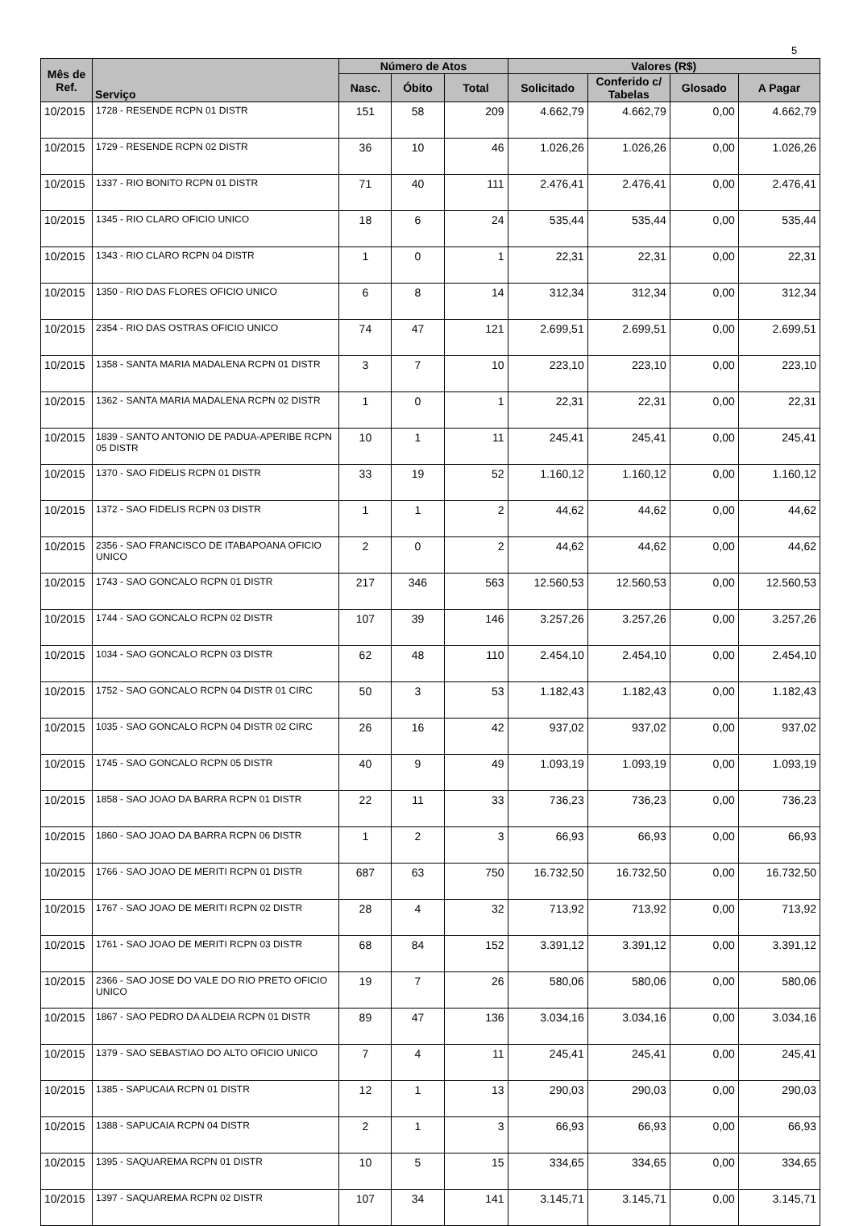5
| Mês de Ref. | Serviço | Número de Atos | | | Valores (R$) | | | |
| --- | --- | --- | --- | --- | --- | --- | --- | --- |
| | | Nasc. | Óbito | Total | Solicitado | Conferido c/ Tabelas | Glosado | A Pagar |
| 10/2015 | 1728 - RESENDE RCPN 01 DISTR | 151 | 58 | 209 | 4.662,79 | 4.662,79 | 0,00 | 4.662,79 |
| 10/2015 | 1729 - RESENDE RCPN 02 DISTR | 36 | 10 | 46 | 1.026,26 | 1.026,26 | 0,00 | 1.026,26 |
| 10/2015 | 1337 - RIO BONITO RCPN 01 DISTR | 71 | 40 | 111 | 2.476,41 | 2.476,41 | 0,00 | 2.476,41 |
| 10/2015 | 1345 - RIO CLARO OFICIO UNICO | 18 | 6 | 24 | 535,44 | 535,44 | 0,00 | 535,44 |
| 10/2015 | 1343 - RIO CLARO RCPN 04 DISTR | 1 | 0 | 1 | 22,31 | 22,31 | 0,00 | 22,31 |
| 10/2015 | 1350 - RIO DAS FLORES OFICIO UNICO | 6 | 8 | 14 | 312,34 | 312,34 | 0,00 | 312,34 |
| 10/2015 | 2354 - RIO DAS OSTRAS OFICIO UNICO | 74 | 47 | 121 | 2.699,51 | 2.699,51 | 0,00 | 2.699,51 |
| 10/2015 | 1358 - SANTA MARIA MADALENA RCPN 01 DISTR | 3 | 7 | 10 | 223,10 | 223,10 | 0,00 | 223,10 |
| 10/2015 | 1362 - SANTA MARIA MADALENA RCPN 02 DISTR | 1 | 0 | 1 | 22,31 | 22,31 | 0,00 | 22,31 |
| 10/2015 | 1839 - SANTO ANTONIO DE PADUA-APERIBE RCPN 05 DISTR | 10 | 1 | 11 | 245,41 | 245,41 | 0,00 | 245,41 |
| 10/2015 | 1370 - SAO FIDELIS RCPN 01 DISTR | 33 | 19 | 52 | 1.160,12 | 1.160,12 | 0,00 | 1.160,12 |
| 10/2015 | 1372 - SAO FIDELIS RCPN 03 DISTR | 1 | 1 | 2 | 44,62 | 44,62 | 0,00 | 44,62 |
| 10/2015 | 2356 - SAO FRANCISCO DE ITABAPOANA OFICIO UNICO | 2 | 0 | 2 | 44,62 | 44,62 | 0,00 | 44,62 |
| 10/2015 | 1743 - SAO GONCALO RCPN 01 DISTR | 217 | 346 | 563 | 12.560,53 | 12.560,53 | 0,00 | 12.560,53 |
| 10/2015 | 1744 - SAO GONCALO RCPN 02 DISTR | 107 | 39 | 146 | 3.257,26 | 3.257,26 | 0,00 | 3.257,26 |
| 10/2015 | 1034 - SAO GONCALO RCPN 03 DISTR | 62 | 48 | 110 | 2.454,10 | 2.454,10 | 0,00 | 2.454,10 |
| 10/2015 | 1752 - SAO GONCALO RCPN 04 DISTR 01 CIRC | 50 | 3 | 53 | 1.182,43 | 1.182,43 | 0,00 | 1.182,43 |
| 10/2015 | 1035 - SAO GONCALO RCPN 04 DISTR 02 CIRC | 26 | 16 | 42 | 937,02 | 937,02 | 0,00 | 937,02 |
| 10/2015 | 1745 - SAO GONCALO RCPN 05 DISTR | 40 | 9 | 49 | 1.093,19 | 1.093,19 | 0,00 | 1.093,19 |
| 10/2015 | 1858 - SAO JOAO DA BARRA RCPN 01 DISTR | 22 | 11 | 33 | 736,23 | 736,23 | 0,00 | 736,23 |
| 10/2015 | 1860 - SAO JOAO DA BARRA RCPN 06 DISTR | 1 | 2 | 3 | 66,93 | 66,93 | 0,00 | 66,93 |
| 10/2015 | 1766 - SAO JOAO DE MERITI RCPN 01 DISTR | 687 | 63 | 750 | 16.732,50 | 16.732,50 | 0,00 | 16.732,50 |
| 10/2015 | 1767 - SAO JOAO DE MERITI RCPN 02 DISTR | 28 | 4 | 32 | 713,92 | 713,92 | 0,00 | 713,92 |
| 10/2015 | 1761 - SAO JOAO DE MERITI RCPN 03 DISTR | 68 | 84 | 152 | 3.391,12 | 3.391,12 | 0,00 | 3.391,12 |
| 10/2015 | 2366 - SAO JOSE DO VALE DO RIO PRETO OFICIO UNICO | 19 | 7 | 26 | 580,06 | 580,06 | 0,00 | 580,06 |
| 10/2015 | 1867 - SAO PEDRO DA ALDEIA RCPN 01 DISTR | 89 | 47 | 136 | 3.034,16 | 3.034,16 | 0,00 | 3.034,16 |
| 10/2015 | 1379 - SAO SEBASTIAO DO ALTO OFICIO UNICO | 7 | 4 | 11 | 245,41 | 245,41 | 0,00 | 245,41 |
| 10/2015 | 1385 - SAPUCAIA RCPN 01 DISTR | 12 | 1 | 13 | 290,03 | 290,03 | 0,00 | 290,03 |
| 10/2015 | 1388 - SAPUCAIA RCPN 04 DISTR | 2 | 1 | 3 | 66,93 | 66,93 | 0,00 | 66,93 |
| 10/2015 | 1395 - SAQUAREMA RCPN 01 DISTR | 10 | 5 | 15 | 334,65 | 334,65 | 0,00 | 334,65 |
| 10/2015 | 1397 - SAQUAREMA RCPN 02 DISTR | 107 | 34 | 141 | 3.145,71 | 3.145,71 | 0,00 | 3.145,71 |